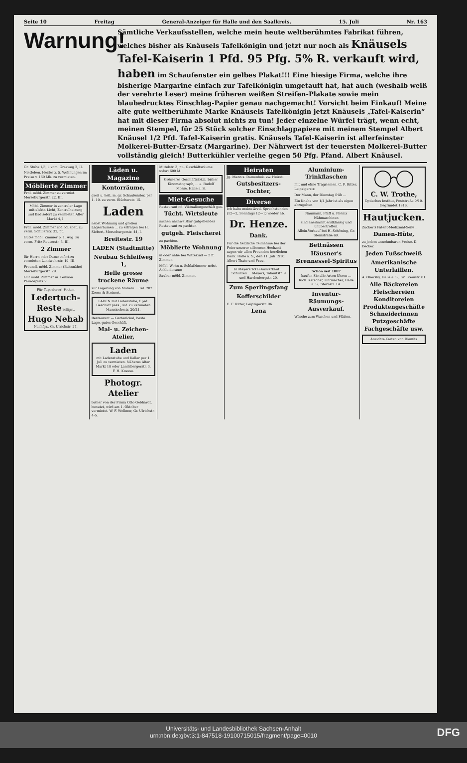Seite 10 Freitag General-Anzeiger für Halle und den Saalkreis. 15. Juli Nr. 163
Warnung!
Sämtliche Verkaufsstellen, welche mein heute weltberühmtes Fabrikat führen, welches bisher als Knäusels Tafelkönigin und jetzt nur noch als Knäusels Tafel-Kaiserin 1 Pfd. 95 Pfg. 5% R. verkauft wird, haben im Schaufenster ein gelbes Plakat!!! Eine hiesige Firma, welche ihre bisherige Margarine einfach zur Tafelkönigin umgetauft hat, hat auch (weshalb weiß der verehrte Leser) meine früheren weißen Streifen-Plakate sowie mein blaubedrucktes Einschlag-Papier genau nachgemacht! Vorsicht beim Einkauf! Meine alte gute weltberühmte Marke Knäusels Tafelkönigin jetzt Knäusels „Tafel-Kaiserin“ hat mit dieser Firma absolut nichts zu tun! Jeder einzelne Würfel trägt, wenn echt, meinen Stempel, für 25 Stück solcher Einschlagpapiere mit meinem Stempel Albert Knäusel 1/2 Pfd. Tafel-Kaiserin gratis. Knäusels Tafel-Kaiserin ist allerfeinster Molkerei-Butter-Ersatz (Margarine). Der Nährwert ist der teuersten Molkerei-Butter vollständig gleich! Butterkühler verleihe gegen 50 Pfg. Pfand. Albert Knäusel.
Gr. Stube 1/8, i. vom. Grasweg 2, II.
Nietleben, Heidestr. 5. Wohnungen im Preise v. 160 Mk. zu vermieten.
Möblierte Zimmer
Frdl. möbl. Zimmer zu vermiet. Merseburgerstr. 22, III.
Möbl. Zimmer in zentraler Lage mit elektr. Licht, Zentralheizung und Bad sofort zu vermieten Alter Markt 4, I.
Frdl. möbl. Zimmer sof. od. spät. zu verm. Schillerstr. 32, pt.
Gutes möbl. Zimmer p. 1. Aug. zu verm. Fritz Reuterstr. 3, III.
2 Zimmer
für Herrn oder Dame sofort zu vermieten Landwehrstr. 19, III.
Freundl. möbl. Zimmer (Bahnnähe) Merseburgerstr. 29.
Gut möbl. Zimmer m. Pension Paradeplatz 2.
Für Tapezierer! Posten Ledertuch-Reste billigst. Hugo Nehab Nachfgr., Gr. Ulrichstr. 27.
Läden u. Magazine
Kontorräume,
groß u. hell, m. gr. Schaufenster, per 1. 10. zu verm. Blücherstr. 15.
Laden
nebst Wohnung und großen Lagerräumen ... zu erfragen bei H. Siebert, Merseburgerstr. 44, I.
Breitestr. 19
LADEN (Stadtmitte)
Neubau Schleifweg 1,
Helle grosse trockene Räume
zur Lagerung von Möbeln ... Tel. 202. Zoern & Steinert.
LADEN mit Ladenstube, f. jed. Geschäft pass., sof. zu vermieten Mannischestr. 20/21.
Restaurant — Gartenlokal, beste Lage, gutes Geschäft.
Mal- u. Zeichen-Atelier,
Laden
mit Ladenstube und Keller per 1. Juli zu vermieten. Näheres Alter Markt 18 oder Landsbergerstr. 3. F. H. Krause.
Photogr. Atelier
bisher von der Firma Otto Gebhardt, benutzt, wird am 1. Oktober vermietet. W. F. Wollmer, Gr. Ulrichstr. 4-5.
Mittelstr. 3, pt., Geschäftsräume sofort 600 M.
Grösseres Geschäftslokal, bisher Kinomatograph, ... a. Rudolf Mosse, Halle a. S.
Miet-Gesuche
Restaurant od. Viktualiengeschäft ges.
Tücht. Wirtsleute
suchen nachweisbar gutgehendes Restaurant zu pachten.
gutgeh. Fleischerei
zu pachten.
Möblierte Wohnung
in oder nahe bei Wittekind — 2 ff. Zimmer.
Möbl. Wohn-u. Schlafzimmer nebst Ankleideraum
Sauber möbl. Zimmer.
Heiraten
Jg. Mann s. Damenbek. zw. Heirat.
Gutsbesitzers-Tochter,
Diverse
Ich halte meine ärztl. Sprechstunden (12—2, Sonntags 12—1) wieder ab.
Dr. Henze.
Dank.
Für die herzliche Teilnahme bei der Feier unserer silbernen Hochzeit sagen wir allen Freunden herzlichen Dank. Halle a. S., den 11. Juli 1910. Albert Thate und Frau.
In Meyers Total-Ausverkauf ... Schürzen ... Meyers, Talamtstr. 9 und Hardenbergstr. 20.
Zum Sperlingsfang
Kofferschilder
C. F. Ritter, Leipzigerstr. 96.
Lena
Aluminium-Trinkflaschen
mit und ohne Tragriemen. C. F. Ritter, Leipzigerstr.
Der Mann, der Dienstag früh ...
Ein Knabe von 1/4 Jahr ist als eigen abzugeben.
Naumann, Pfaff u. Phönix Nähmaschinen
sind anerkannt erstklassig und unübertroffen.
Allein-Verkauf bei H. Schöning, Gr. Steinstraße 69.
Bettnässen
Häusner's Brennessel-Spiritus
Schon seit 1887
kaufen Sie alle Arten Uhren ... Rich. Ketscher, Uhrmacher, Halle a. S., Sternstr. 14.
Inventur-Räumungs-Ausverkauf.
Wäsche zum Waschen und Plätten.
C. W. Trothe,
Optisches Institut, Poststraße 9/10. Gegründet 1816.
Hautjucken.
Zucker's Patent-Medizinal-Seife ...
Damen-Hüte,
zu jedem annehmbaren Preise. D. Becker.
Jeden Fußschweiß
Amerikanische Unterlaillen.
A. Obersky, Halle a. S., Gr. Steinstr. 81
Alle Bäckereien Fleischereien Konditoreien Produktengeschäfte Schneiderinnen Putzgeschäfte Fachgeschäfte usw.
Ansichts-Karten von Diemitz
Universitäts- und Landesbibliothek Sachsen-Anhalt
urn:nbn:de:gbv:3:1-847518-19100715015/fragment/page=0010
DFG